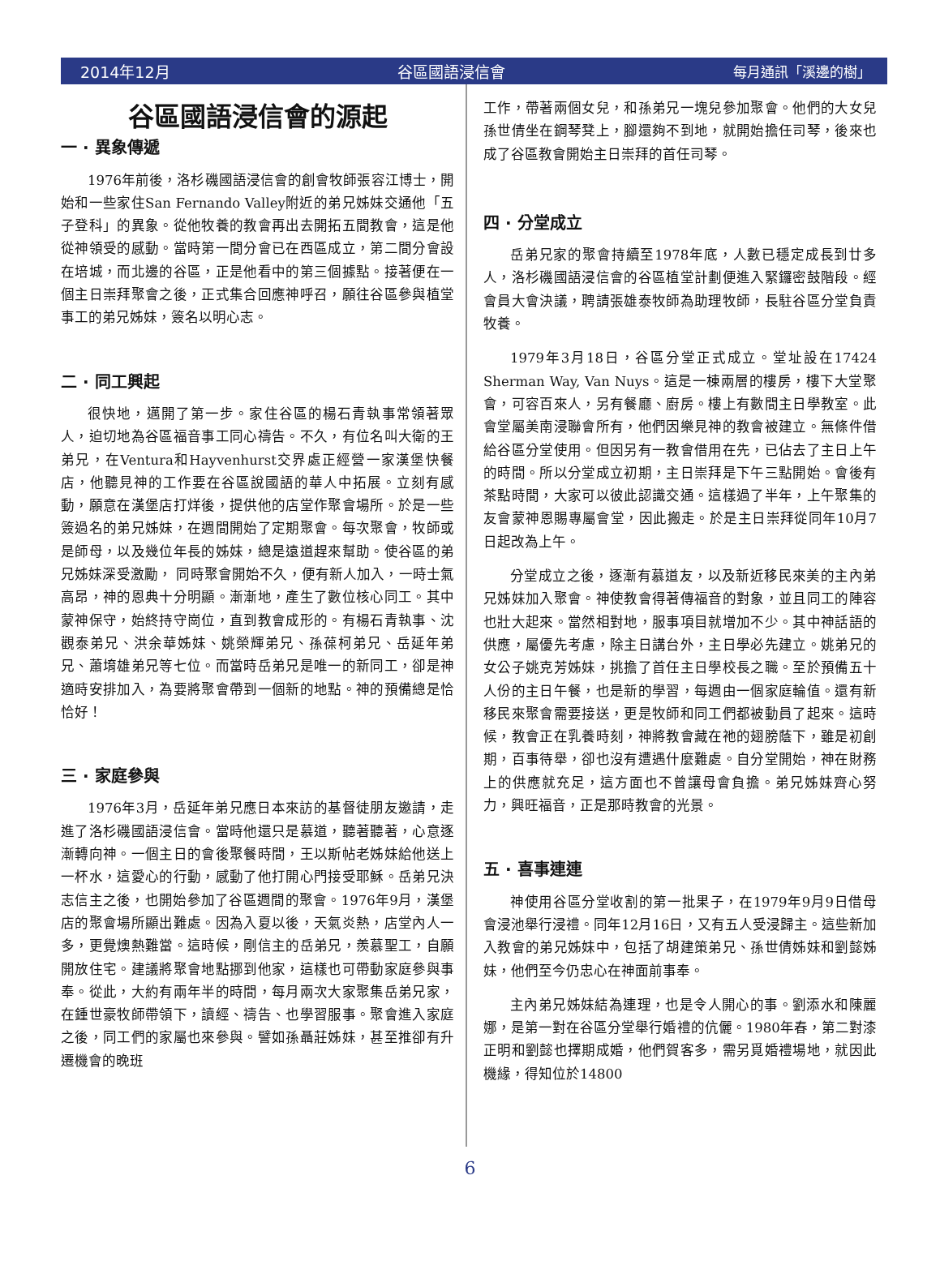2014年12月 谷區國語浸信會 每月通訊「溪邊的樹」
谷區國語浸信會的源起
一 · 異象傳遞
1976年前後，洛杉磯國語浸信會的創會牧師張容江博士，開始和一些家住San Fernando Valley附近的弟兄姊妹交通他「五子登科」的異象。從他牧養的教會再出去開拓五間教會，這是他從神領受的感動。當時第一間分會已在西區成立，第二間分會設在培城，而北邊的谷區，正是他看中的第三個據點。接著便在一個主日崇拜聚會之後，正式集合回應神呼召，願往谷區參與植堂事工的弟兄姊妹，簽名以明心志。
二 · 同工興起
很快地，邁開了第一步。家住谷區的楊石青執事常領著眾人，迫切地為谷區福音事工同心禱告。不久，有位名叫大衛的王弟兄，在Ventura和Hayvenhurst交界處正經營一家漢堡快餐店，他聽見神的工作要在谷區說國語的華人中拓展。立刻有感動，願意在漢堡店打烊後，提供他的店堂作聚會場所。於是一些簽過名的弟兄姊妹，在週間開始了定期聚會。每次聚會，牧師或是師母，以及幾位年長的姊妹，總是遠道趕來幫助。使谷區的弟兄姊妹深受激勵， 同時聚會開始不久，便有新人加入，一時士氣高昂，神的恩典十分明顯。漸漸地，產生了數位核心同工。其中蒙神保守，始終持守崗位，直到教會成形的。有楊石青執事、沈觀泰弟兄、洪余華姊妹、姚榮輝弟兄、孫葆柯弟兄、岳延年弟兄、蕭堉雄弟兄等七位。而當時岳弟兄是唯一的新同工，卻是神適時安排加入，為要將聚會帶到一個新的地點。神的預備總是恰恰好！
三 · 家庭參與
1976年3月，岳延年弟兄應日本來訪的基督徒朋友邀請，走進了洛杉磯國語浸信會。當時他還只是慕道，聽著聽著，心意逐漸轉向神。一個主日的會後聚餐時間，王以斯帖老姊妹給他送上一杯水，這愛心的行動，感動了他打開心門接受耶穌。岳弟兄決志信主之後，也開始參加了谷區週間的聚會。1976年9月，漢堡店的聚會場所顯出難處。因為入夏以後，天氣炎熱，店堂內人一多，更覺燠熱難當。這時候，剛信主的岳弟兄，羨慕聖工，自願開放住宅。建議將聚會地點挪到他家，這樣也可帶動家庭參與事奉。從此，大約有兩年半的時間，每月兩次大家聚集岳弟兄家，在鍾世豪牧師帶領下，讀經、禱告、也學習服事。聚會進入家庭之後，同工們的家屬也來參與。譬如孫聶莊姊妹，甚至推卻有升遷機會的晚班
工作，帶著兩個女兒，和孫弟兄一塊兒參加聚會。他們的大女兒孫世倩坐在鋼琴凳上，腳還夠不到地，就開始擔任司琴，後來也成了谷區教會開始主日崇拜的首任司琴。
四 · 分堂成立
岳弟兄家的聚會持續至1978年底，人數已穩定成長到廿多人，洛杉磯國語浸信會的谷區植堂計劃便進入緊鑼密鼓階段。經會員大會決議，聘請張雄泰牧師為助理牧師，長駐谷區分堂負責牧養。
1979年3月18日，谷區分堂正式成立。堂址設在17424 Sherman Way, Van Nuys。這是一棟兩層的樓房，樓下大堂聚會，可容百來人，另有餐廳、廚房。樓上有數間主日學教室。此會堂屬美南浸聯會所有，他們因樂見神的教會被建立。無條件借給谷區分堂使用。但因另有一教會借用在先，已佔去了主日上午的時間。所以分堂成立初期，主日崇拜是下午三點開始。會後有茶點時間，大家可以彼此認識交通。這樣過了半年，上午聚集的友會蒙神恩賜專屬會堂，因此搬走。於是主日崇拜從同年10月7日起改為上午。
分堂成立之後，逐漸有慕道友，以及新近移民來美的主內弟兄姊妹加入聚會。神使教會得著傳福音的對象，並且同工的陣容也壯大起來。當然相對地，服事項目就增加不少。其中神話語的供應，屬優先考慮，除主日講台外，主日學必先建立。姚弟兄的女公子姚克芳姊妹，挑擔了首任主日學校長之職。至於預備五十人份的主日午餐，也是新的學習，每週由一個家庭輪值。還有新移民來聚會需要接送，更是牧師和同工們都被動員了起來。這時候，教會正在乳養時刻，神將教會藏在祂的翅膀蔭下，雖是初創期，百事待舉，卻也沒有遭遇什麼難處。自分堂開始，神在財務上的供應就充足，這方面也不曾讓母會負擔。弟兄姊妹齊心努力，興旺福音，正是那時教會的光景。
五 · 喜事連連
神使用谷區分堂收割的第一批果子，在1979年9月9日借母會浸池舉行浸禮。同年12月16日，又有五人受浸歸主。這些新加入教會的弟兄姊妹中，包括了胡建策弟兄、孫世倩姊妹和劉懿姊妹，他們至今仍忠心在神面前事奉。
主內弟兄姊妹結為連理，也是令人開心的事。劉添水和陳麗娜，是第一對在谷區分堂舉行婚禮的伉儷。1980年春，第二對漆正明和劉懿也擇期成婚，他們賀客多，需另覓婚禮場地，就因此機緣，得知位於14800
6